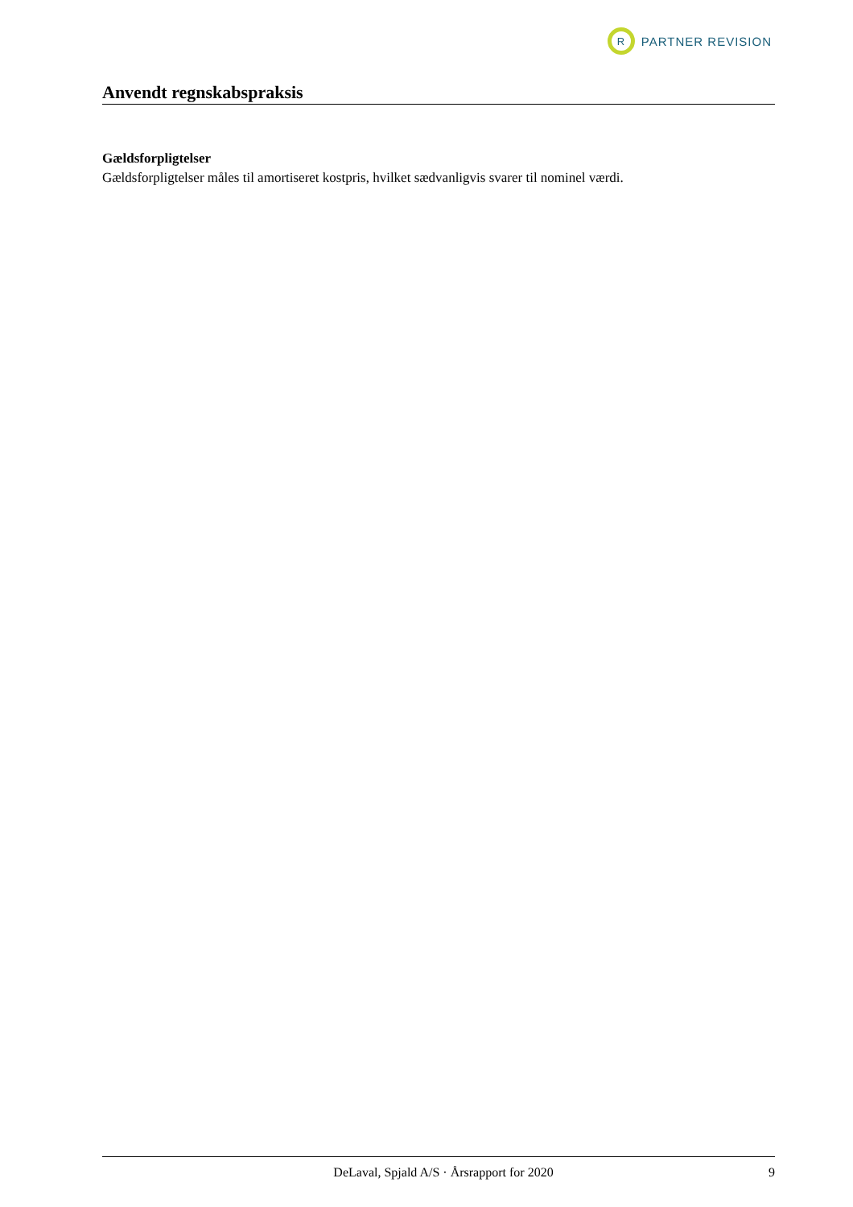R
PARTNER REVISION
Anvendt regnskabspraksis
Gældsforpligtelser
Gældsforpligtelser måles til amortiseret kostpris, hvilket sædvanligvis svarer til nominel værdi.
DeLaval, Spjald A/S · Årsrapport for 2020 9